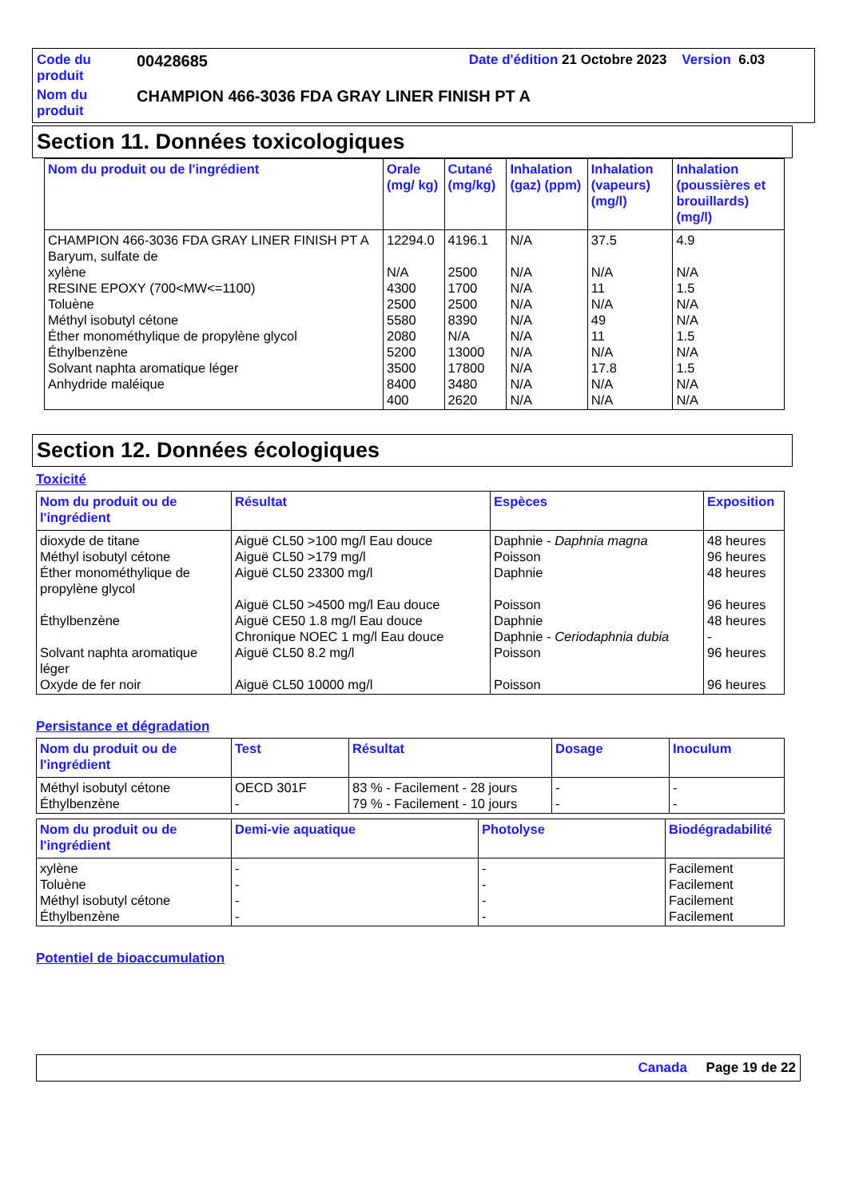Code du produit
00428685 Date d'édition 21 Octobre 2023 Version 6.03
Nom du produit
CHAMPION 466-3036 FDA GRAY LINER FINISH PT A
Section 11. Données toxicologiques
| Nom du produit ou de l'ingrédient | Orale (mg/ kg) | Cutané (mg/kg) | Inhalation (gaz) (ppm) | Inhalation (vapeurs) (mg/l) | Inhalation (poussières et brouillards) (mg/l) |
| --- | --- | --- | --- | --- | --- |
| CHAMPION 466-3036 FDA GRAY LINER FINISH PT A Baryum, sulfate de xylène RESINE EPOXY (700<MW<=1100) Toluène Méthyl isobutyl cétone Éther monométhylique de propylène glycol Éthylbenzène Solvant naphta aromatique léger Anhydride maléique | 12294.0 N/A 4300 2500 5580 2080 5200 3500 8400 400 | 4196.1 2500 1700 2500 8390 N/A 13000 17800 3480 2620 | N/A N/A N/A N/A N/A N/A N/A N/A N/A N/A | 37.5 N/A 11 N/A 49 11 N/A 17.8 N/A N/A | 4.9 N/A 1.5 N/A N/A 1.5 N/A 1.5 N/A N/A |
Section 12. Données écologiques
Toxicité
| Nom du produit ou de l'ingrédient | Résultat | Espèces | Exposition |
| --- | --- | --- | --- |
| dioxyde de titane Méthyl isobutyl cétone Éther monométhylique de propylène glycol Éthylbenzène Solvant naphta aromatique léger Oxyde de fer noir | Aiguë CL50 >100 mg/l Eau douce Aiguë CL50 >179 mg/l Aiguë CL50 23300 mg/l Aiguë CL50 >4500 mg/l Eau douce Aiguë CE50 1.8 mg/l Eau douce Chronique NOEC 1 mg/l Eau douce Aiguë CL50 8.2 mg/l Aiguë CL50 10000 mg/l | Daphnie - Daphnia magna Poisson Daphnie Poisson Daphnie Daphnie - Ceriodaphnia dubia Poisson Poisson | 48 heures 96 heures 48 heures 96 heures 48 heures - 96 heures 96 heures |
Persistance et dégradation
| Nom du produit ou de l'ingrédient | Test | Résultat | Dosage | Inoculum |
| --- | --- | --- | --- | --- |
| Méthyl isobutyl cétone Éthylbenzène | OECD 301F - | 83 % - Facilement - 28 jours 79 % - Facilement - 10 jours | - - | - - |
| Nom du produit ou de l'ingrédient | Demi-vie aquatique | Photolyse | Biodégradabilité |
| --- | --- | --- | --- |
| xylène Toluène Méthyl isobutyl cétone Éthylbenzène | - - - - | - - - - | Facilement Facilement Facilement Facilement |
Potentiel de bioaccumulation
Canada Page 19 de 22